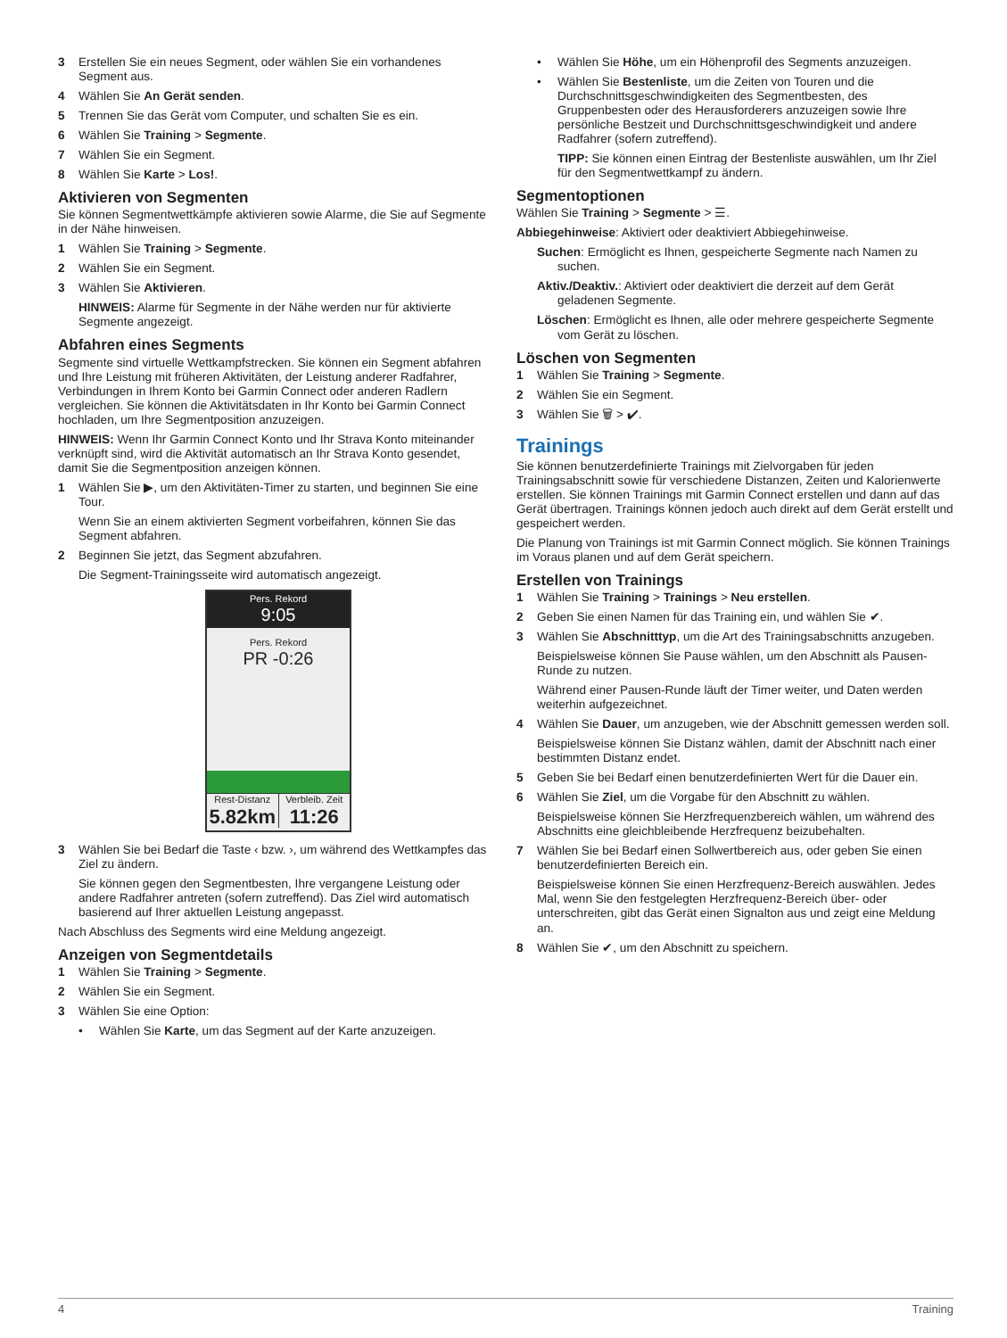3 Erstellen Sie ein neues Segment, oder wählen Sie ein vorhandenes Segment aus.
4 Wählen Sie An Gerät senden.
5 Trennen Sie das Gerät vom Computer, und schalten Sie es ein.
6 Wählen Sie Training > Segmente.
7 Wählen Sie ein Segment.
8 Wählen Sie Karte > Los!.
Aktivieren von Segmenten
Sie können Segmentwettkämpfe aktivieren sowie Alarme, die Sie auf Segmente in der Nähe hinweisen.
1 Wählen Sie Training > Segmente.
2 Wählen Sie ein Segment.
3 Wählen Sie Aktivieren.
HINWEIS: Alarme für Segmente in der Nähe werden nur für aktivierte Segmente angezeigt.
Abfahren eines Segments
Segmente sind virtuelle Wettkampfstrecken. Sie können ein Segment abfahren und Ihre Leistung mit früheren Aktivitäten, der Leistung anderer Radfahrer, Verbindungen in Ihrem Konto bei Garmin Connect oder anderen Radlern vergleichen. Sie können die Aktivitätsdaten in Ihr Konto bei Garmin Connect hochladen, um Ihre Segmentposition anzuzeigen.
HINWEIS: Wenn Ihr Garmin Connect Konto und Ihr Strava Konto miteinander verknüpft sind, wird die Aktivität automatisch an Ihr Strava Konto gesendet, damit Sie die Segmentposition anzeigen können.
1 Wählen Sie ▶, um den Aktivitäten-Timer zu starten, und beginnen Sie eine Tour.
Wenn Sie an einem aktivierten Segment vorbeifahren, können Sie das Segment abfahren.
2 Beginnen Sie jetzt, das Segment abzufahren.
Die Segment-Trainingsseite wird automatisch angezeigt.
Pers. Rekord
9:05
Pers. Rekord
PR -0:26
Rest-Distanz
5.82km
Verbleib. Zeit
11:26
3 Wählen Sie bei Bedarf die Taste ‹ bzw. ›, um während des Wettkampfes das Ziel zu ändern.
Sie können gegen den Segmentbesten, Ihre vergangene Leistung oder andere Radfahrer antreten (sofern zutreffend). Das Ziel wird automatisch basierend auf Ihrer aktuellen Leistung angepasst.
Nach Abschluss des Segments wird eine Meldung angezeigt.
Anzeigen von Segmentdetails
1 Wählen Sie Training > Segmente.
2 Wählen Sie ein Segment.
3 Wählen Sie eine Option:
• Wählen Sie Karte, um das Segment auf der Karte anzuzeigen.
• Wählen Sie Höhe, um ein Höhenprofil des Segments anzuzeigen.
• Wählen Sie Bestenliste, um die Zeiten von Touren und die Durchschnittsgeschwindigkeiten des Segmentbesten, des Gruppenbesten oder des Herausforderers anzuzeigen sowie Ihre persönliche Bestzeit und Durchschnittsgeschwindigkeit und andere Radfahrer (sofern zutreffend).
TIPP: Sie können einen Eintrag der Bestenliste auswählen, um Ihr Ziel für den Segmentwettkampf zu ändern.
Segmentoptionen
Wählen Sie Training > Segmente > ☰.
Abbiegehinweise: Aktiviert oder deaktiviert Abbiegehinweise.
Suchen: Ermöglicht es Ihnen, gespeicherte Segmente nach Namen zu suchen.
Aktiv./Deaktiv.: Aktiviert oder deaktiviert die derzeit auf dem Gerät geladenen Segmente.
Löschen: Ermöglicht es Ihnen, alle oder mehrere gespeicherte Segmente vom Gerät zu löschen.
Löschen von Segmenten
1 Wählen Sie Training > Segmente.
2 Wählen Sie ein Segment.
3 Wählen Sie 🗑 > ✔.
Trainings
Sie können benutzerdefinierte Trainings mit Zielvorgaben für jeden Trainingsabschnitt sowie für verschiedene Distanzen, Zeiten und Kalorienwerte erstellen. Sie können Trainings mit Garmin Connect erstellen und dann auf das Gerät übertragen. Trainings können jedoch auch direkt auf dem Gerät erstellt und gespeichert werden.
Die Planung von Trainings ist mit Garmin Connect möglich. Sie können Trainings im Voraus planen und auf dem Gerät speichern.
Erstellen von Trainings
1 Wählen Sie Training > Trainings > Neu erstellen.
2 Geben Sie einen Namen für das Training ein, und wählen Sie ✔.
3 Wählen Sie Abschnitttyp, um die Art des Trainingsabschnitts anzugeben.
Beispielsweise können Sie Pause wählen, um den Abschnitt als Pausen-Runde zu nutzen.
Während einer Pausen-Runde läuft der Timer weiter, und Daten werden weiterhin aufgezeichnet.
4 Wählen Sie Dauer, um anzugeben, wie der Abschnitt gemessen werden soll.
Beispielsweise können Sie Distanz wählen, damit der Abschnitt nach einer bestimmten Distanz endet.
5 Geben Sie bei Bedarf einen benutzerdefinierten Wert für die Dauer ein.
6 Wählen Sie Ziel, um die Vorgabe für den Abschnitt zu wählen.
Beispielsweise können Sie Herzfrequenzbereich wählen, um während des Abschnitts eine gleichbleibende Herzfrequenz beizubehalten.
7 Wählen Sie bei Bedarf einen Sollwertbereich aus, oder geben Sie einen benutzerdefinierten Bereich ein.
Beispielsweise können Sie einen Herzfrequenz-Bereich auswählen. Jedes Mal, wenn Sie den festgelegten Herzfrequenz-Bereich über- oder unterschreiten, gibt das Gerät einen Signalton aus und zeigt eine Meldung an.
8 Wählen Sie ✔, um den Abschnitt zu speichern.
4 Training